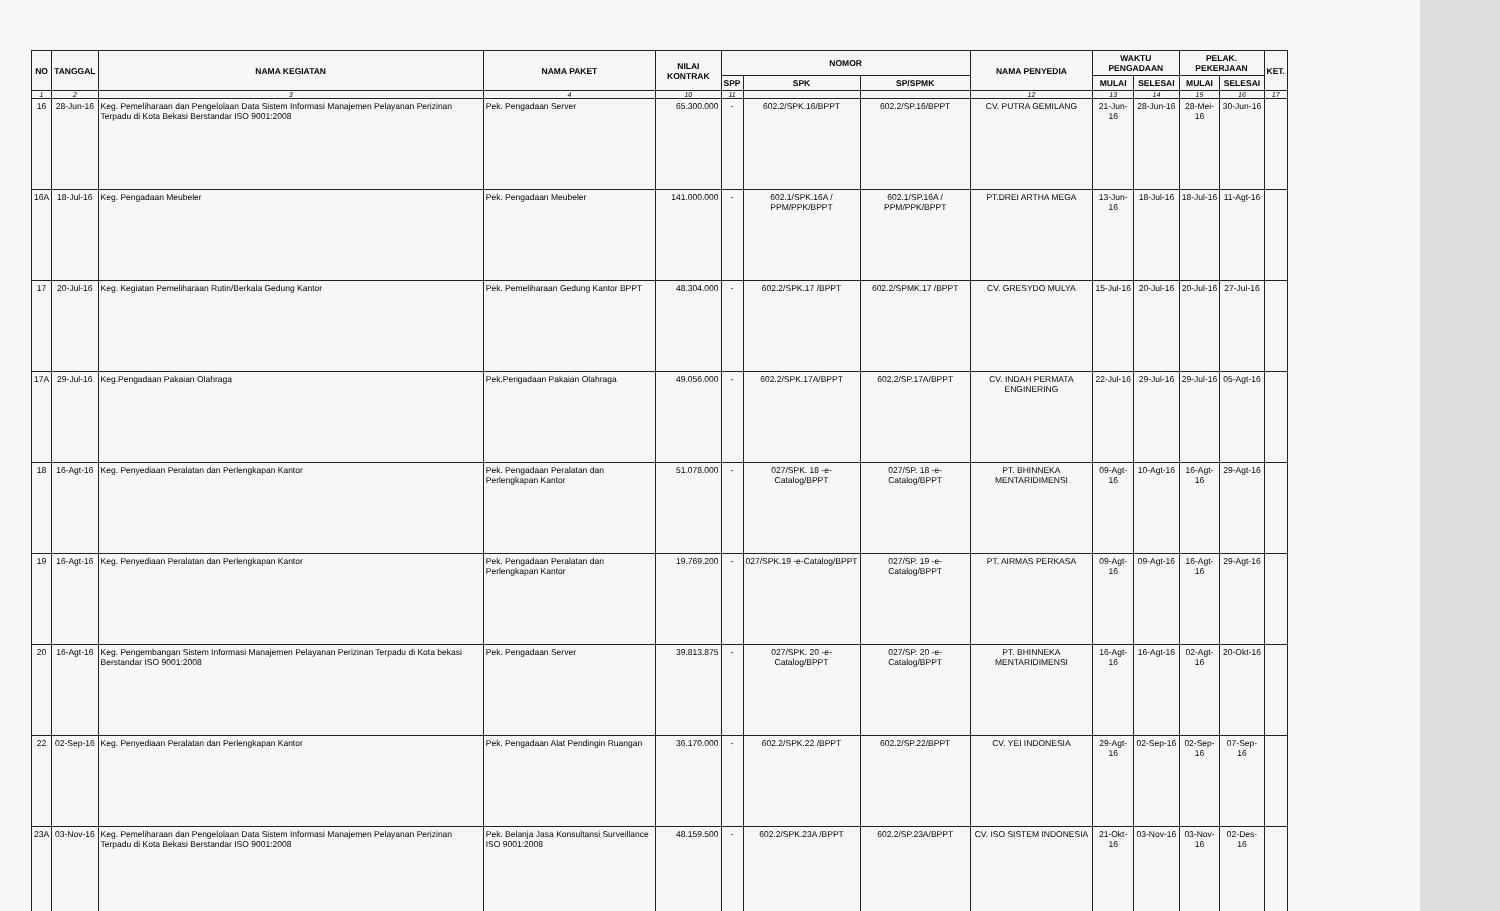| NO | TANGGAL | NAMA KEGIATAN | NAMA PAKET | NILAI KONTRAK | NOMOR | | | NAMA PENYEDIA | WAKTU PENGADAAN | | PELAK. PEKERJAAN | | KET. |
| --- | --- | --- | --- | --- | --- | --- | --- | --- | --- | --- | --- | --- | --- |
| | | | | | SPP | SPK | SP/SPMK | | MULAI | SELESAI | MULAI | SELESAI | |
| 1 | 2 | 3 | 4 | 10 | 11 | | | 12 | 13 | 14 | 15 | 16 | 17 |
| 16 | 28-Jun-16 | Keg. Pemeliharaan dan Pengelolaan Data Sistem Informasi Manajemen Pelayanan Perizinan Terpadu di Kota Bekasi Berstandar ISO 9001:2008 | Pek. Pengadaan Server | 65.300.000 | - | 602.2/SPK.16/BPPT | 602.2/SP.16/BPPT | CV. PUTRA GEMILANG | 21-Jun-16 | 28-Jun-16 | 28-Mei-16 | 30-Jun-16 | |
| 16A | 18-Jul-16 | Keg. Pengadaan Meubeler | Pek. Pengadaan Meubeler | 141.000.000 | - | 602.1/SPK.16A / PPM/PPK/BPPT | 602.1/SP.16A / PPM/PPK/BPPT | PT.DREI ARTHA MEGA | 13-Jun-16 | 18-Jul-16 | 18-Jul-16 | 11-Agt-16 | |
| 17 | 20-Jul-16 | Keg. Kegiatan Pemeliharaan Rutin/Berkala Gedung Kantor | Pek. Pemeliharaan Gedung Kantor BPPT | 48.304.000 | - | 602.2/SPK.17 /BPPT | 602.2/SPMK.17 /BPPT | CV. GRESYDO MULYA | 15-Jul-16 | 20-Jul-16 | 20-Jul-16 | 27-Jul-16 | |
| 17A | 29-Jul-16 | Keg.Pengadaan Pakaian Olahraga | Pek.Pengadaan Pakaian Olahraga | 49.056.000 | - | 602.2/SPK.17A/BPPT | 602.2/SP.17A/BPPT | CV. INDAH PERMATA ENGINERING | 22-Jul-16 | 29-Jul-16 | 29-Jul-16 | 05-Agt-16 | |
| 18 | 16-Agt-16 | Keg. Penyediaan Peralatan dan Perlengkapan Kantor | Pek. Pengadaan Peralatan dan Perlengkapan Kantor | 51.078.000 | - | 027/SPK. 18 -e-Catalog/BPPT | 027/SP. 18 -e-Catalog/BPPT | PT. BHINNEKA MENTARIDIMENSI | 09-Agt-16 | 10-Agt-16 | 16-Agt-16 | 29-Agt-16 | |
| 19 | 16-Agt-16 | Keg. Penyediaan Peralatan dan Perlengkapan Kantor | Pek. Pengadaan Peralatan dan Perlengkapan Kantor | 19.769.200 | - | 027/SPK.19 -e-Catalog/BPPT | 027/SP. 19 -e-Catalog/BPPT | PT. AIRMAS PERKASA | 09-Agt-16 | 09-Agt-16 | 16-Agt-16 | 29-Agt-16 | |
| 20 | 16-Agt-16 | Keg. Pengembangan Sistem Informasi Manajemen Pelayanan Perizinan Terpadu di Kota bekasi Berstandar ISO 9001:2008 | Pek. Pengadaan Server | 39.813.875 | - | 027/SPK. 20 -e-Catalog/BPPT | 027/SP. 20 -e-Catalog/BPPT | PT. BHINNEKA MENTARIDIMENSI | 16-Agt-16 | 16-Agt-16 | 02-Agt-16 | 20-Okt-16 | |
| 22 | 02-Sep-16 | Keg. Penyediaan Peralatan dan Perlengkapan Kantor | Pek. Pengadaan Alat Pendingin Ruangan | 36.170.000 | - | 602.2/SPK.22 /BPPT | 602.2/SP.22/BPPT | CV. YEI INDONESIA | 29-Agt-16 | 02-Sep-16 | 02-Sep-16 | 07-Sep-16 | |
| 23A | 03-Nov-16 | Keg. Pemeliharaan dan Pengelolaan Data Sistem Informasi Manajemen Pelayanan Perizinan Terpadu di Kota Bekasi Berstandar ISO 9001:2008 | Pek. Belanja Jasa Konsultansi Surveillance ISO 9001:2008 | 48.159.500 | - | 602.2/SPK.23A /BPPT | 602.2/SP.23A/BPPT | CV. ISO SISTEM INDONESIA | 21-Okt-16 | 03-Nov-16 | 03-Nov-16 | 02-Des-16 | |